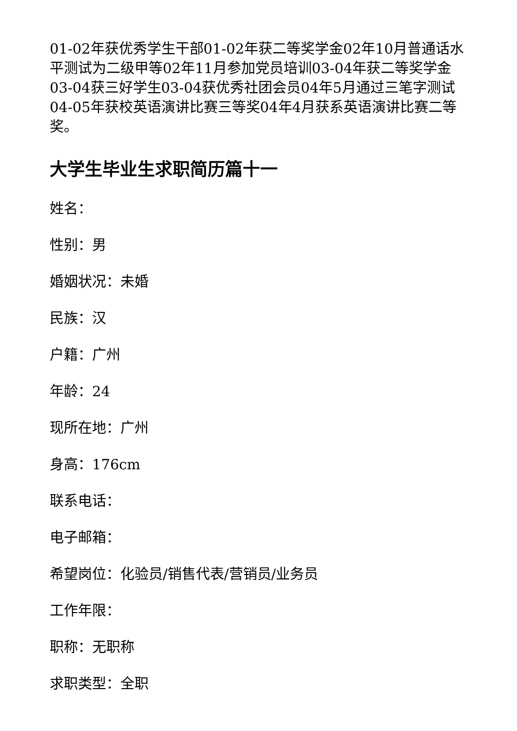01-02年获优秀学生干部01-02年获二等奖学金02年10月普通话水平测试为二级甲等02年11月参加党员培训03-04年获二等奖学金03-04获三好学生03-04获优秀社团会员04年5月通过三笔字测试04-05年获校英语演讲比赛三等奖04年4月获系英语演讲比赛二等奖。
大学生毕业生求职简历篇十一
姓名：
性别：男
婚姻状况：未婚
民族：汉
户籍：广州
年龄：24
现所在地：广州
身高：176cm
联系电话：
电子邮箱：
希望岗位：化验员/销售代表/营销员/业务员
工作年限：
职称：无职称
求职类型：全职